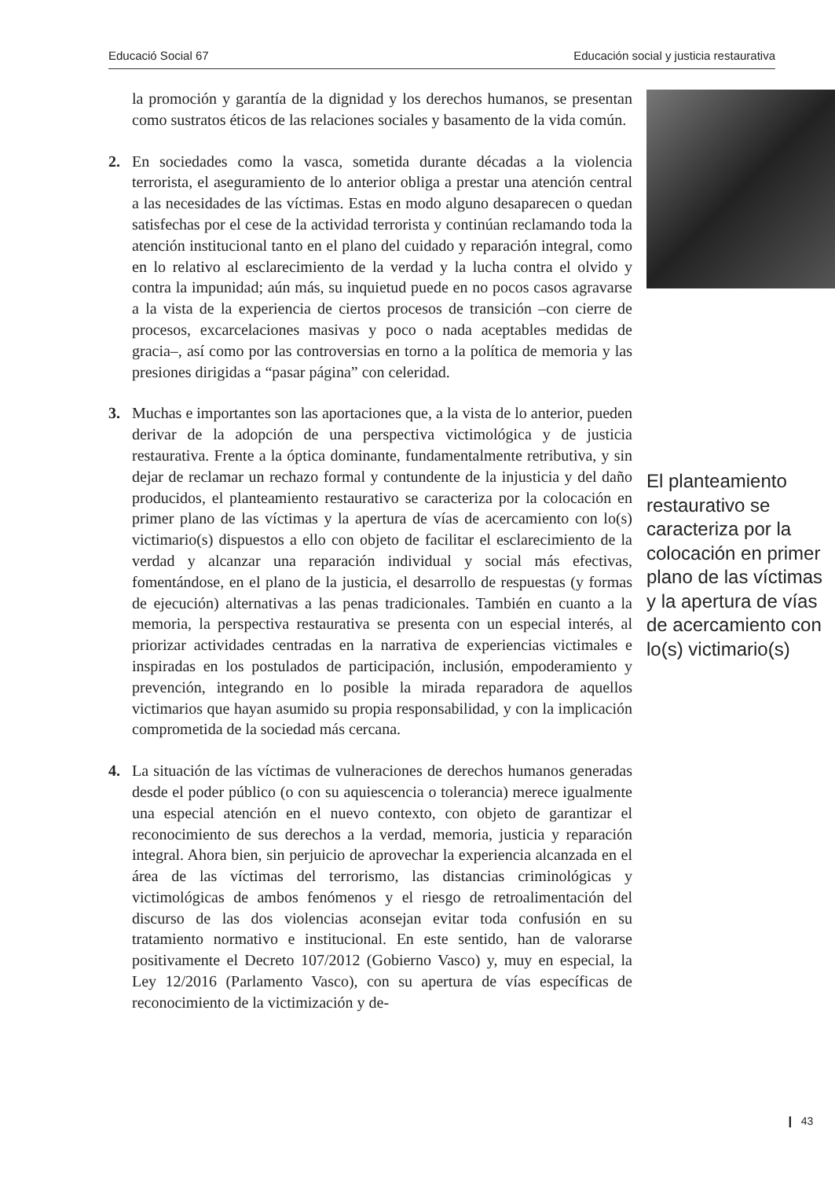Educació Social 67 Educación social y justicia restaurativa
la promoción y garantía de la dignidad y los derechos humanos, se presentan como sustratos éticos de las relaciones sociales y basamento de la vida común.
2. En sociedades como la vasca, sometida durante décadas a la violencia terrorista, el aseguramiento de lo anterior obliga a prestar una atención central a las necesidades de las víctimas. Estas en modo alguno desaparecen o quedan satisfechas por el cese de la actividad terrorista y continúan reclamando toda la atención institucional tanto en el plano del cuidado y reparación integral, como en lo relativo al esclarecimiento de la verdad y la lucha contra el olvido y contra la impunidad; aún más, su inquietud puede en no pocos casos agravarse a la vista de la experiencia de ciertos procesos de transición –con cierre de procesos, excarcelaciones masivas y poco o nada aceptables medidas de gracia–, así como por las controversias en torno a la política de memoria y las presiones dirigidas a “pasar página” con celeridad.
3. Muchas e importantes son las aportaciones que, a la vista de lo anterior, pueden derivar de la adopción de una perspectiva victimológica y de justicia restaurativa. Frente a la óptica dominante, fundamentalmente retributiva, y sin dejar de reclamar un rechazo formal y contundente de la injusticia y del daño producidos, el planteamiento restaurativo se caracteriza por la colocación en primer plano de las víctimas y la apertura de vías de acercamiento con lo(s) victimario(s) dispuestos a ello con objeto de facilitar el esclarecimiento de la verdad y alcanzar una reparación individual y social más efectivas, fomentándose, en el plano de la justicia, el desarrollo de respuestas (y formas de ejecución) alternativas a las penas tradicionales. También en cuanto a la memoria, la perspectiva restaurativa se presenta con un especial interés, al priorizar actividades centradas en la narrativa de experiencias victimales e inspiradas en los postulados de participación, inclusión, empoderamiento y prevención, integrando en lo posible la mirada reparadora de aquellos victimarios que hayan asumido su propia responsabilidad, y con la implicación comprometida de la sociedad más cercana.
4. La situación de las víctimas de vulneraciones de derechos humanos generadas desde el poder público (o con su aquiescencia o tolerancia) merece igualmente una especial atención en el nuevo contexto, con objeto de garantizar el reconocimiento de sus derechos a la verdad, memoria, justicia y reparación integral. Ahora bien, sin perjuicio de aprovechar la experiencia alcanzada en el área de las víctimas del terrorismo, las distancias criminológicas y victimológicas de ambos fenómenos y el riesgo de retroalimentación del discurso de las dos violencias aconsejan evitar toda confusión en su tratamiento normativo e institucional. En este sentido, han de valorarse positivamente el Decreto 107/2012 (Gobierno Vasco) y, muy en especial, la Ley 12/2016 (Parlamento Vasco), con su apertura de vías específicas de reconocimiento de la victimización y de-
El planteamiento restaurativo se caracteriza por la colocación en primer plano de las víctimas y la apertura de vías de acercamiento con lo(s) victimario(s)
❙ 43